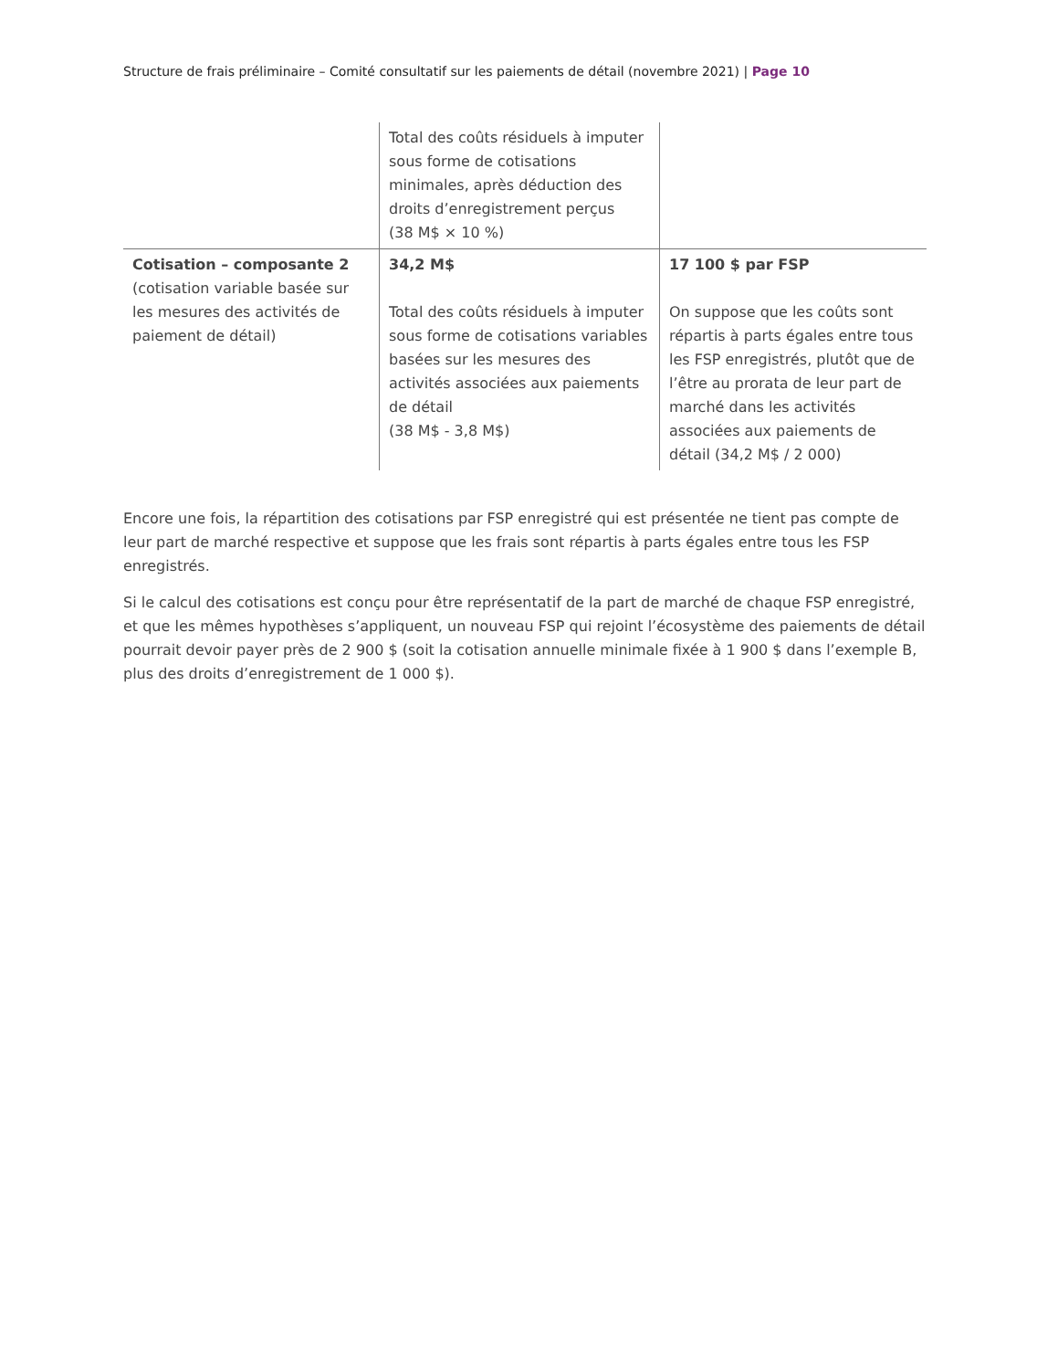Structure de frais préliminaire – Comité consultatif sur les paiements de détail (novembre 2021) | Page 10
| | Total des coûts résiduels à imputer sous forme de cotisations minimales, après déduction des droits d’enregistrement perçus (38 M$ × 10 %) | |
| Cotisation – composante 2 (cotisation variable basée sur les mesures des activités de paiement de détail) | 34,2 M$ Total des coûts résiduels à imputer sous forme de cotisations variables basées sur les mesures des activités associées aux paiements de détail (38 M$ - 3,8 M$) | 17 100 $ par FSP On suppose que les coûts sont répartis à parts égales entre tous les FSP enregistrés, plutôt que de l’être au prorata de leur part de marché dans les activités associées aux paiements de détail (34,2 M$ / 2 000) |
Encore une fois, la répartition des cotisations par FSP enregistré qui est présentée ne tient pas compte de leur part de marché respective et suppose que les frais sont répartis à parts égales entre tous les FSP enregistrés.
Si le calcul des cotisations est conçu pour être représentatif de la part de marché de chaque FSP enregistré, et que les mêmes hypothèses s’appliquent, un nouveau FSP qui rejoint l’écosystème des paiements de détail pourrait devoir payer près de 2 900 $ (soit la cotisation annuelle minimale fixée à 1 900 $ dans l’exemple B, plus des droits d’enregistrement de 1 000 $).